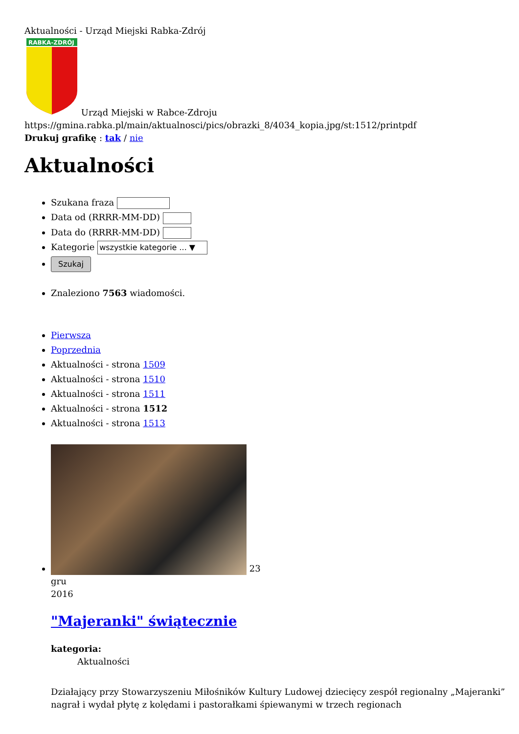Aktualności - Urząd Miejski Rabka-Zdrój
RABKA-ZDRÓJ
Urząd Miejski w Rabce-Zdroju
https://gmina.rabka.pl/main/aktualnosci/pics/obrazki_8/4034_kopia.jpg/st:1512/printpdf
Drukuj grafikę : tak / nie
Aktualności
Szukana fraza
Data od (RRRR-MM-DD)
Data do (RRRR-MM-DD)
Kategorie wszystkie kategorie ... ▼
Szukaj
Znaleziono 7563 wiadomości.
Pierwsza
Poprzednia
Aktualności - strona 1509
Aktualności - strona 1510
Aktualności - strona 1511
Aktualności - strona 1512
Aktualności - strona 1513
23
gru
2016
"Majeranki" świątecznie
kategoria:
Aktualności
Działający przy Stowarzyszeniu Miłośników Kultury Ludowej dziecięcy zespół regionalny „Majeranki” nagrał i wydał płytę z kolędami i pastorałkami śpiewanymi w trzech regionach